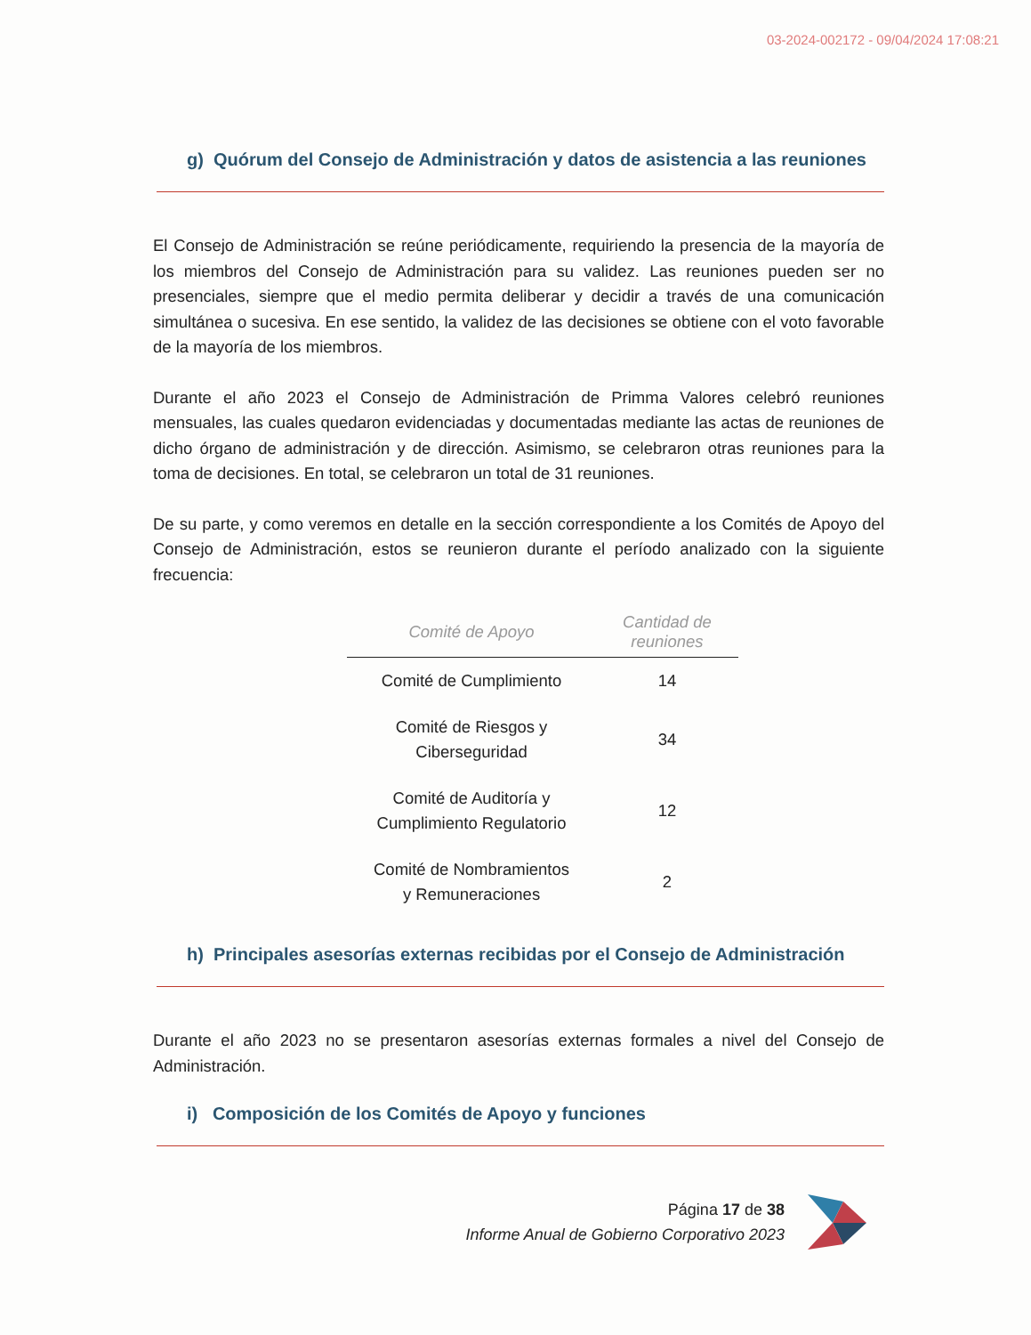03-2024-002172 - 09/04/2024 17:08:21
g) Quórum del Consejo de Administración y datos de asistencia a las reuniones
El Consejo de Administración se reúne periódicamente, requiriendo la presencia de la mayoría de los miembros del Consejo de Administración para su validez. Las reuniones pueden ser no presenciales, siempre que el medio permita deliberar y decidir a través de una comunicación simultánea o sucesiva. En ese sentido, la validez de las decisiones se obtiene con el voto favorable de la mayoría de los miembros.
Durante el año 2023 el Consejo de Administración de Primma Valores celebró reuniones mensuales, las cuales quedaron evidenciadas y documentadas mediante las actas de reuniones de dicho órgano de administración y de dirección. Asimismo, se celebraron otras reuniones para la toma de decisiones. En total, se celebraron un total de 31 reuniones.
De su parte, y como veremos en detalle en la sección correspondiente a los Comités de Apoyo del Consejo de Administración, estos se reunieron durante el período analizado con la siguiente frecuencia:
| Comité de Apoyo | Cantidad de reuniones |
| --- | --- |
| Comité de Cumplimiento | 14 |
| Comité de Riesgos y Ciberseguridad | 34 |
| Comité de Auditoría y Cumplimiento Regulatorio | 12 |
| Comité de Nombramientos y Remuneraciones | 2 |
h) Principales asesorías externas recibidas por el Consejo de Administración
Durante el año 2023 no se presentaron asesorías externas formales a nivel del Consejo de Administración.
i) Composición de los Comités de Apoyo y funciones
Página 17 de 38
Informe Anual de Gobierno Corporativo 2023